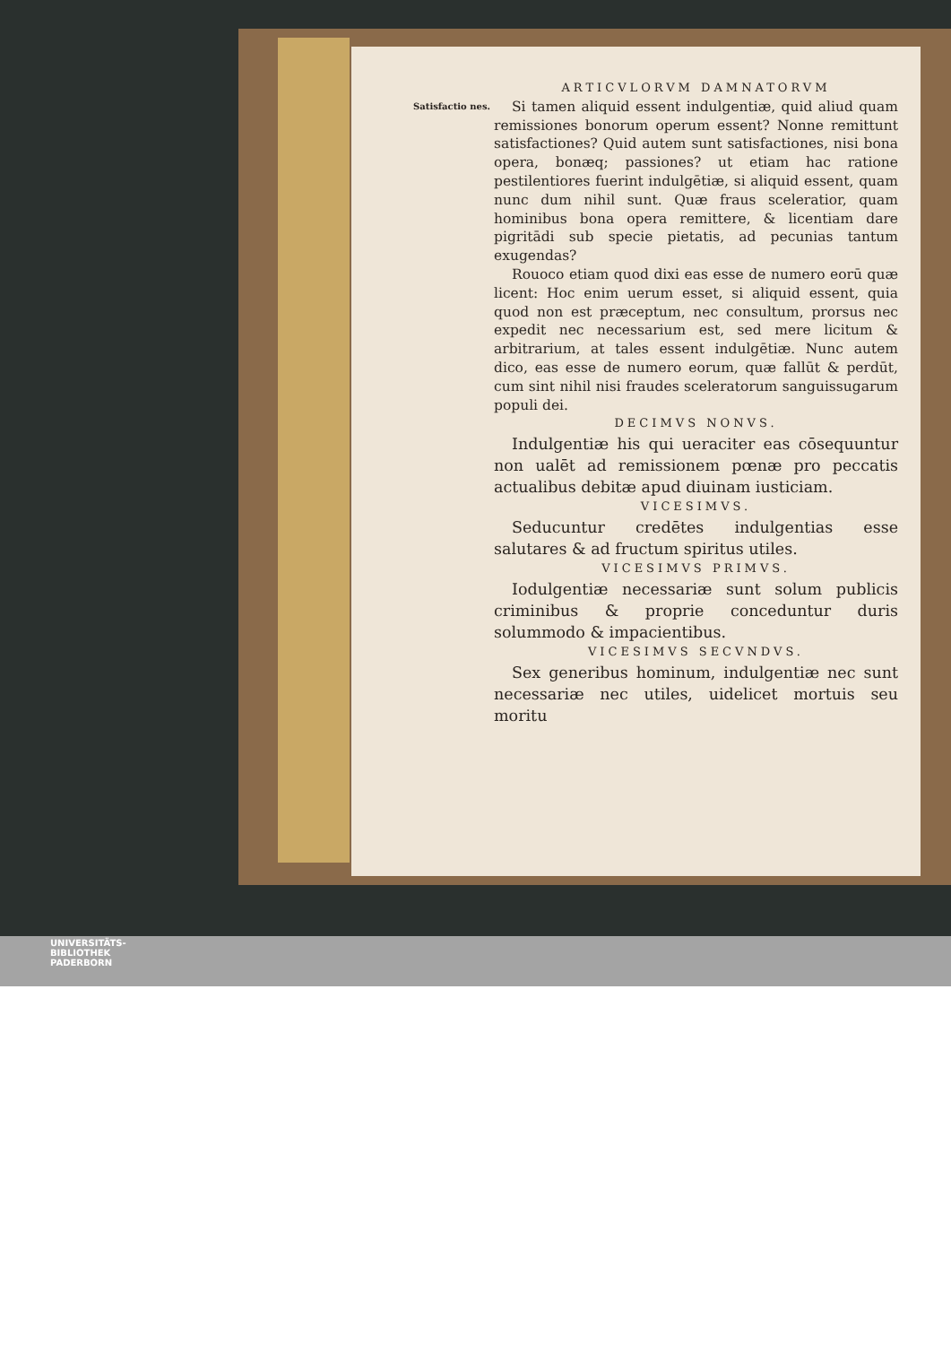ARTICVLORVM DAMNATORVM
Satisfactio nes.
Si tamen aliquid essent indulgentiæ, quid aliud quam remissiones bonorum operum essent? Nonne remittunt satisfactiones? Quid autem sunt satisfactiones, nisi bona opera, bonæq; passiones? ut etiam hac ratione pestilentiores fuerint indulgētiæ, si aliquid essent, quam nunc dum nihil sunt. Quæ fraus sceleratior, quam hominibus bona opera remittere, & licentiam dare pigritādi sub specie pietatis, ad pecunias tantum exugendas?
Rouoco etiam quod dixi eas esse de numero eorū quæ licent: Hoc enim uerum esset, si aliquid essent, quia quod non est præceptum, nec consultum, prorsus nec expedit nec necessarium est, sed mere licitum & arbitrarium, at tales essent indulgētiæ. Nunc autem dico, eas esse de numero eorum, quæ fallūt & perdūt, cum sint nihil nisi fraudes sceleratorum sanguissugarum populi dei.
DECIMVS NONVS.
Indulgentiæ his qui ueraciter eas cōsequuntur non ualēt ad remissionem pœnæ pro peccatis actualibus debitæ apud diuinam iusticiam.
VICESIMVS.
Seducuntur credētes indulgentias esse salutares & ad fructum spiritus utiles.
VICESIMVS PRIMVS.
Iodulgentiæ necessariæ sunt solum publicis criminibus & proprie conceduntur duris solummodo & impacientibus.
VICESIMVS SECVNDVS.
Sex generibus hominum, indulgentiæ nec sunt necessariæ nec utiles, uidelicet mortuis seu moritu
UNIVERSITÄTS-
BIBLIOTHEK
PADERBORN